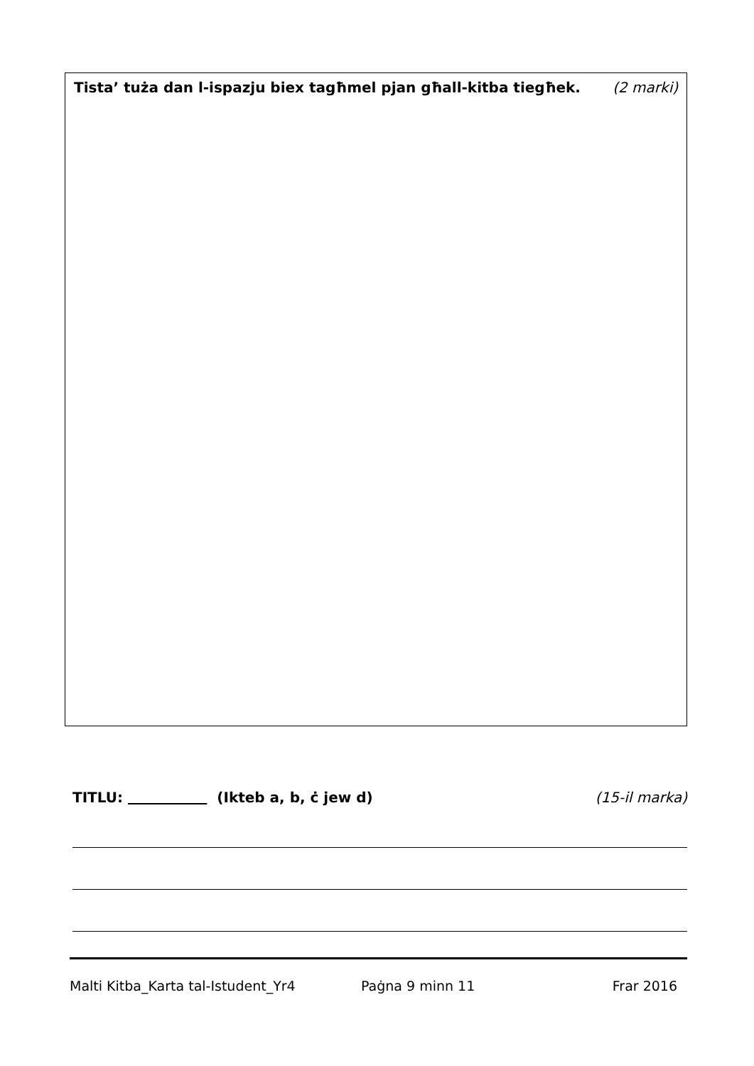Tista’ tuża dan l-ispazju biex tagħmel pjan għall-kitba tiegħek. (2 marki)
TITLU: (Ikteb a, b, ċ jew d) (15-il marka)
Malti Kitba_Karta tal-Istudent_Yr4 Paġna 9 minn 11 Frar 2016